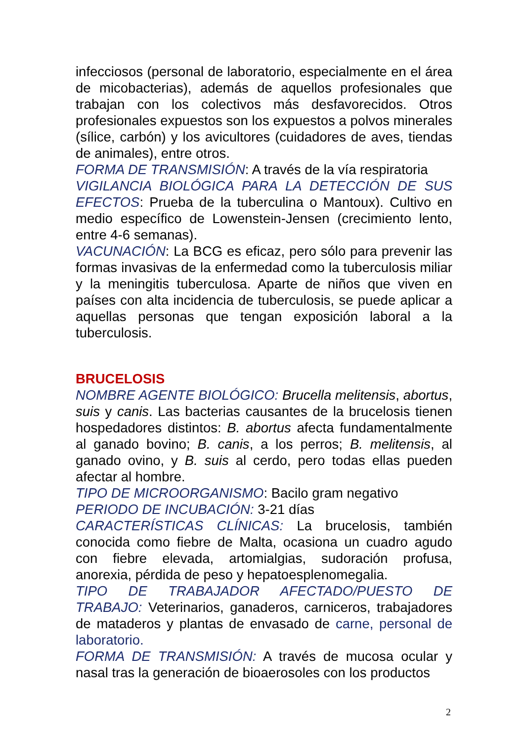infecciosos (personal de laboratorio, especialmente en el área de micobacterias), además de aquellos profesionales que trabajan con los colectivos más desfavorecidos. Otros profesionales expuestos son los expuestos a polvos minerales (sílice, carbón) y los avicultores (cuidadores de aves, tiendas de animales), entre otros.
FORMA DE TRANSMISIÓN: A través de la vía respiratoria
VIGILANCIA BIOLÓGICA PARA LA DETECCIÓN DE SUS EFECTOS: Prueba de la tuberculina o Mantoux). Cultivo en medio específico de Lowenstein-Jensen (crecimiento lento, entre 4-6 semanas).
VACUNACIÓN: La BCG es eficaz, pero sólo para prevenir las formas invasivas de la enfermedad como la tuberculosis miliar y la meningitis tuberculosa. Aparte de niños que viven en países con alta incidencia de tuberculosis, se puede aplicar a aquellas personas que tengan exposición laboral a la tuberculosis.
BRUCELOSIS
NOMBRE AGENTE BIOLÓGICO: Brucella melitensis, abortus, suis y canis. Las bacterias causantes de la brucelosis tienen hospedadores distintos: B. abortus afecta fundamentalmente al ganado bovino; B. canis, a los perros; B. melitensis, al ganado ovino, y B. suis al cerdo, pero todas ellas pueden afectar al hombre.
TIPO DE MICROORGANISMO: Bacilo gram negativo
PERIODO DE INCUBACIÓN: 3-21 días
CARACTERÍSTICAS CLÍNICAS: La brucelosis, también conocida como fiebre de Malta, ocasiona un cuadro agudo con fiebre elevada, artomialgias, sudoración profusa, anorexia, pérdida de peso y hepatoesplenomegalia.
TIPO DE TRABAJADOR AFECTADO/PUESTO DE TRABAJO: Veterinarios, ganaderos, carniceros, trabajadores de mataderos y plantas de envasado de carne, personal de laboratorio.
FORMA DE TRANSMISIÓN: A través de mucosa ocular y nasal tras la generación de bioaerosoles con los productos
2